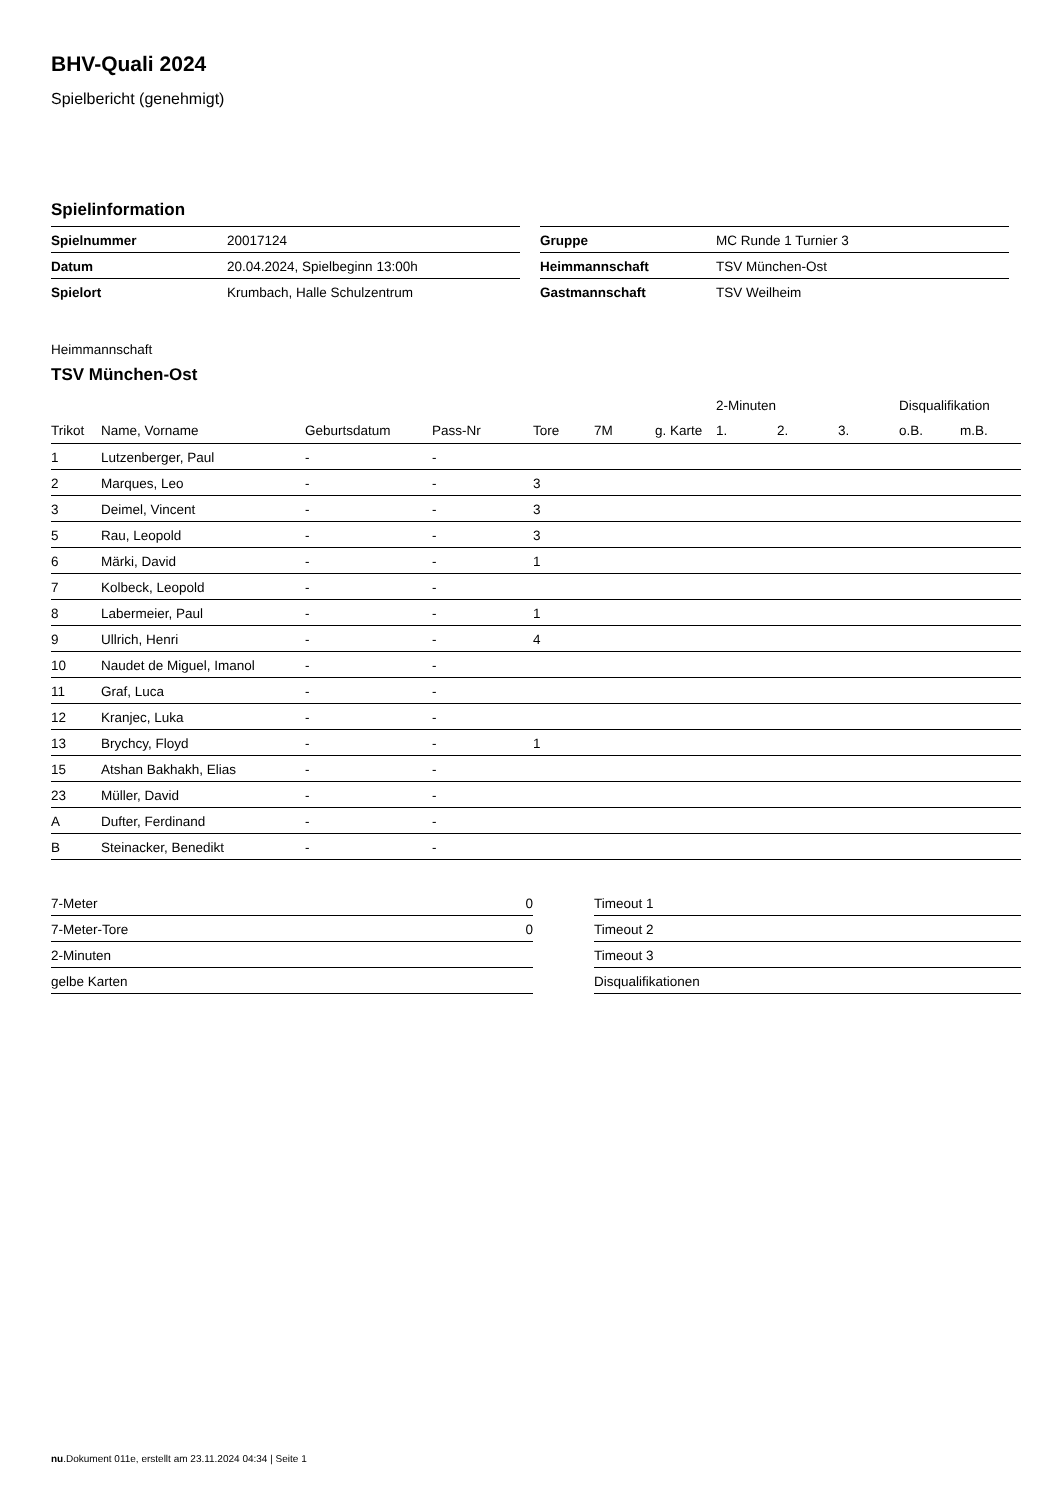BHV-Quali 2024
Spielbericht (genehmigt)
Spielinformation
| Spielnummer | 20017124 |
| Datum | 20.04.2024, Spielbeginn 13:00h |
| Spielort | Krumbach, Halle Schulzentrum |
| Gruppe | MC Runde 1 Turnier 3 |
| Heimmannschaft | TSV München-Ost |
| Gastmannschaft | TSV Weilheim |
Heimmannschaft
TSV München-Ost
| | | | | | | | 2-Minuten | | | Disqualifikation | |
| --- | --- | --- | --- | --- | --- | --- | --- | --- | --- | --- | --- |
| Trikot | Name, Vorname | Geburtsdatum | Pass-Nr | Tore | 7M | g. Karte | 1. | 2. | 3. | o.B. | m.B. |
| 1 | Lutzenberger, Paul | - | - | | | | | | | | |
| 2 | Marques, Leo | - | - | 3 | | | | | | | |
| 3 | Deimel, Vincent | - | - | 3 | | | | | | | |
| 5 | Rau, Leopold | - | - | 3 | | | | | | | |
| 6 | Märki, David | - | - | 1 | | | | | | | |
| 7 | Kolbeck, Leopold | - | - | | | | | | | | |
| 8 | Labermeier, Paul | - | - | 1 | | | | | | | |
| 9 | Ullrich, Henri | - | - | 4 | | | | | | | |
| 10 | Naudet de Miguel, Imanol | - | - | | | | | | | | |
| 11 | Graf, Luca | - | - | | | | | | | | |
| 12 | Kranjec, Luka | - | - | | | | | | | | |
| 13 | Brychcy, Floyd | - | - | 1 | | | | | | | |
| 15 | Atshan Bakhakh, Elias | - | - | | | | | | | | |
| 23 | Müller, David | - | - | | | | | | | | |
| A | Dufter, Ferdinand | - | - | | | | | | | | |
| B | Steinacker, Benedikt | - | - | | | | | | | | |
| 7-Meter | 0 |
| 7-Meter-Tore | 0 |
| 2-Minuten | |
| gelbe Karten | |
| Timeout 1 |
| Timeout 2 |
| Timeout 3 |
| Disqualifikationen |
nu.Dokument 011e, erstellt am 23.11.2024 04:34 | Seite 1